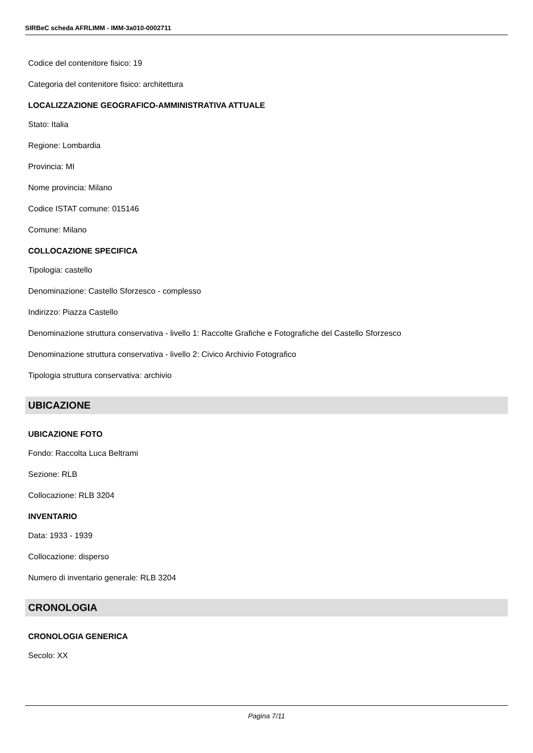SIRBeC scheda AFRLIMM - IMM-3a010-0002711
Codice del contenitore fisico: 19
Categoria del contenitore fisico: architettura
LOCALIZZAZIONE GEOGRAFICO-AMMINISTRATIVA ATTUALE
Stato: Italia
Regione: Lombardia
Provincia: MI
Nome provincia: Milano
Codice ISTAT comune: 015146
Comune: Milano
COLLOCAZIONE SPECIFICA
Tipologia: castello
Denominazione: Castello Sforzesco - complesso
Indirizzo: Piazza Castello
Denominazione struttura conservativa - livello 1: Raccolte Grafiche e Fotografiche del Castello Sforzesco
Denominazione struttura conservativa - livello 2: Civico Archivio Fotografico
Tipologia struttura conservativa: archivio
UBICAZIONE
UBICAZIONE FOTO
Fondo: Raccolta Luca Beltrami
Sezione: RLB
Collocazione: RLB 3204
INVENTARIO
Data: 1933 - 1939
Collocazione: disperso
Numero di inventario generale: RLB 3204
CRONOLOGIA
CRONOLOGIA GENERICA
Secolo: XX
Pagina 7/11